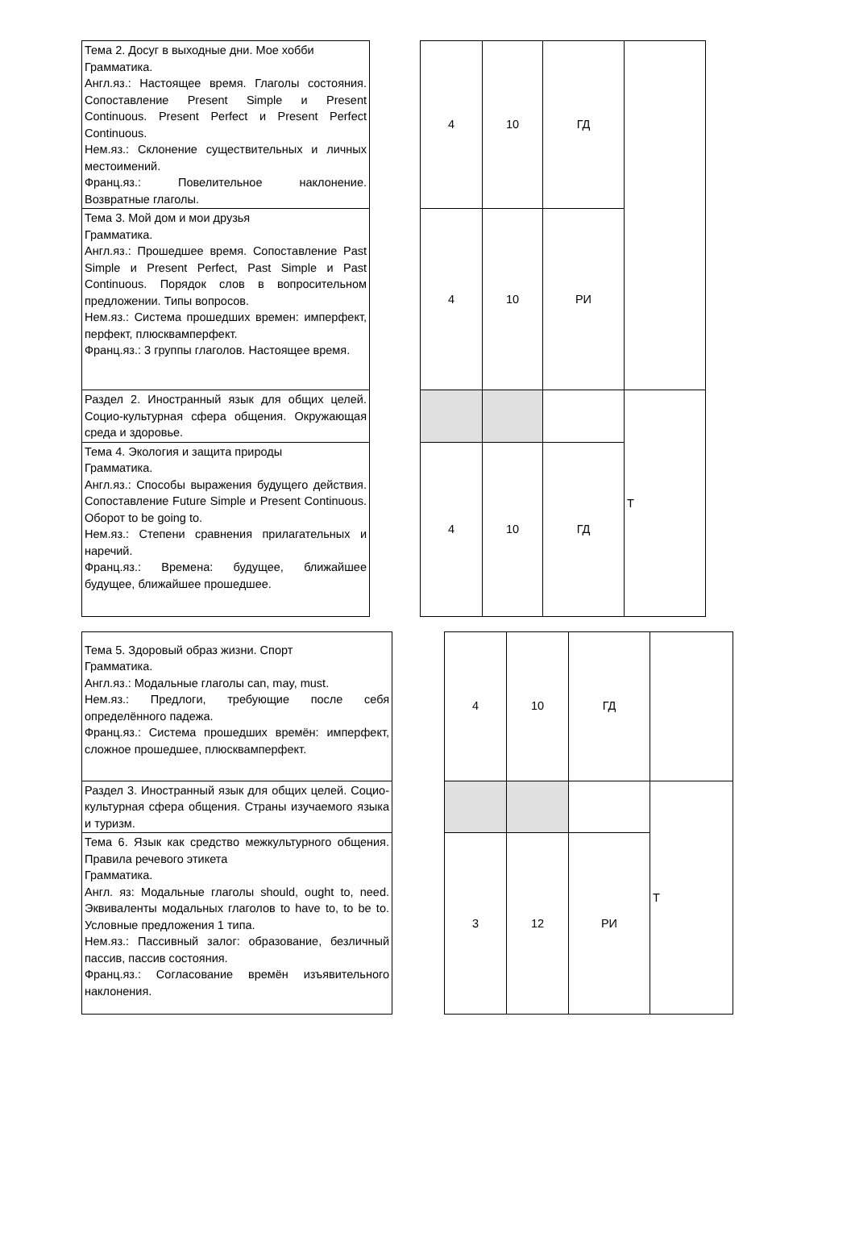| Тема 2. Досуг в выходные дни. Мое хобби Грамматика. Англ.яз.: Настоящее время. Глаголы состояния. Сопоставление Present Simple и Present Continuous. Present Perfect и Present Perfect Continuous. Нем.яз.: Склонение существительных и личных местоимений. Франц.яз.: Повелительное наклонение. Возвратные глаголы. | | 4 | 10 | ГД | |
| Тема 3. Мой дом и мои друзья Грамматика. Англ.яз.: Прошедшее время. Сопоставление Past Simple и Present Perfect, Past Simple и Past Continuous. Порядок слов в вопросительном предложении. Типы вопросов. Нем.яз.: Система прошедших времен: имперфект, перфект, плюсквамперфект. Франц.яз.: 3 группы глаголов. Настоящее время. | | 4 | 10 | РИ | |
| Раздел 2. Иностранный язык для общих целей. Социо-культурная сфера общения. Окружающая среда и здоровье. | | | | | Т |
| Тема 4. Экология и защита природы Грамматика. Англ.яз.: Способы выражения будущего действия. Сопоставление Future Simple и Present Continuous. Оборот to be going to. Нем.яз.: Степени сравнения прилагательных и наречий. Франц.яз.: Времена: будущее, ближайшее будущее, ближайшее прошедшее. | | 4 | 10 | ГД | |
| Тема 5. Здоровый образ жизни. Спорт Грамматика. Англ.яз.: Модальные глаголы can, may, must. Нем.яз.: Предлоги, требующие после себя определённого падежа. Франц.яз.: Система прошедших времён: имперфект, сложное прошедшее, плюсквамперфект. | | 4 | 10 | ГД | |
| Раздел 3. Иностранный язык для общих целей. Социо-культурная сфера общения. Страны изучаемого языка и туризм. | | | | | Т |
| Тема 6. Язык как средство межкультурного общения. Правила речевого этикета Грамматика. Англ. яз: Модальные глаголы should, ought to, need. Эквиваленты модальных глаголов to have to, to be to. Условные предложения 1 типа. Нем.яз.: Пассивный залог: образование, безличный пассив, пассив состояния. Франц.яз.: Согласование времён изъявительного наклонения. | | 3 | 12 | РИ | |